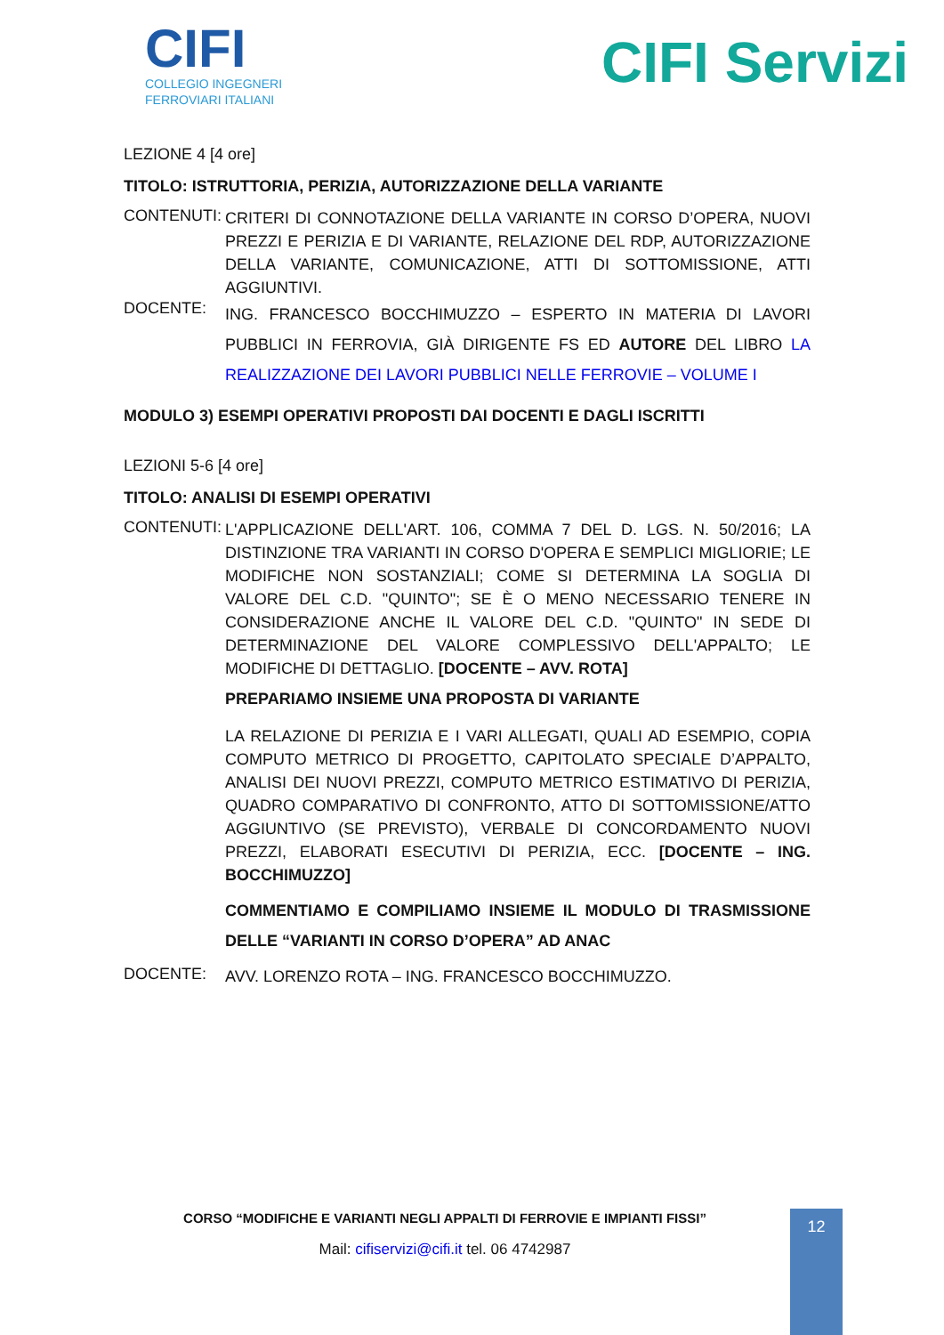CIFI
COLLEGIO INGEGNERI
FERROVIARI ITALIANI
CIFI Servizi
LEZIONE 4 [4 ore]
TITOLO: ISTRUTTORIA, PERIZIA, AUTORIZZAZIONE DELLA VARIANTE
CONTENUTI:
CRITERI DI CONNOTAZIONE DELLA VARIANTE IN CORSO D’OPERA, NUOVI PREZZI E PERIZIA E DI VARIANTE, RELAZIONE DEL RDP, AUTORIZZAZIONE DELLA VARIANTE, COMUNICAZIONE, ATTI DI SOTTOMISSIONE, ATTI AGGIUNTIVI.
DOCENTE:
ING. FRANCESCO BOCCHIMUZZO – ESPERTO IN MATERIA DI LAVORI PUBBLICI IN FERROVIA, GIÀ DIRIGENTE FS ED AUTORE DEL LIBRO LA REALIZZAZIONE DEI LAVORI PUBBLICI NELLE FERROVIE – VOLUME I
MODULO 3) ESEMPI OPERATIVI PROPOSTI DAI DOCENTI E DAGLI ISCRITTI
LEZIONI 5-6 [4 ore]
TITOLO: ANALISI DI ESEMPI OPERATIVI
CONTENUTI:
L'APPLICAZIONE DELL'ART. 106, COMMA 7 DEL D. LGS. N. 50/2016; LA DISTINZIONE TRA VARIANTI IN CORSO D'OPERA E SEMPLICI MIGLIORIE; LE MODIFICHE NON SOSTANZIALI; COME SI DETERMINA LA SOGLIA DI VALORE DEL C.D. "QUINTO"; SE È O MENO NECESSARIO TENERE IN CONSIDERAZIONE ANCHE IL VALORE DEL C.D. "QUINTO" IN SEDE DI DETERMINAZIONE DEL VALORE COMPLESSIVO DELL'APPALTO; LE MODIFICHE DI DETTAGLIO. [DOCENTE – AVV. ROTA]
PREPARIAMO INSIEME UNA PROPOSTA DI VARIANTE
LA RELAZIONE DI PERIZIA E I VARI ALLEGATI, QUALI AD ESEMPIO, COPIA COMPUTO METRICO DI PROGETTO, CAPITOLATO SPECIALE D’APPALTO, ANALISI DEI NUOVI PREZZI, COMPUTO METRICO ESTIMATIVO DI PERIZIA, QUADRO COMPARATIVO DI CONFRONTO, ATTO DI SOTTOMISSIONE/ATTO AGGIUNTIVO (SE PREVISTO), VERBALE DI CONCORDAMENTO NUOVI PREZZI, ELABORATI ESECUTIVI DI PERIZIA, ECC. [DOCENTE – ING. BOCCHIMUZZO]
COMMENTIAMO E COMPILIAMO INSIEME IL MODULO DI TRASMISSIONE DELLE “VARIANTI IN CORSO D’OPERA” AD ANAC
DOCENTE:
AVV. LORENZO ROTA – ING. FRANCESCO BOCCHIMUZZO.
CORSO “MODIFICHE E VARIANTI NEGLI APPALTI DI FERROVIE E IMPIANTI FISSI”
Mail: cifiservizi@cifi.it tel. 06 4742987
12